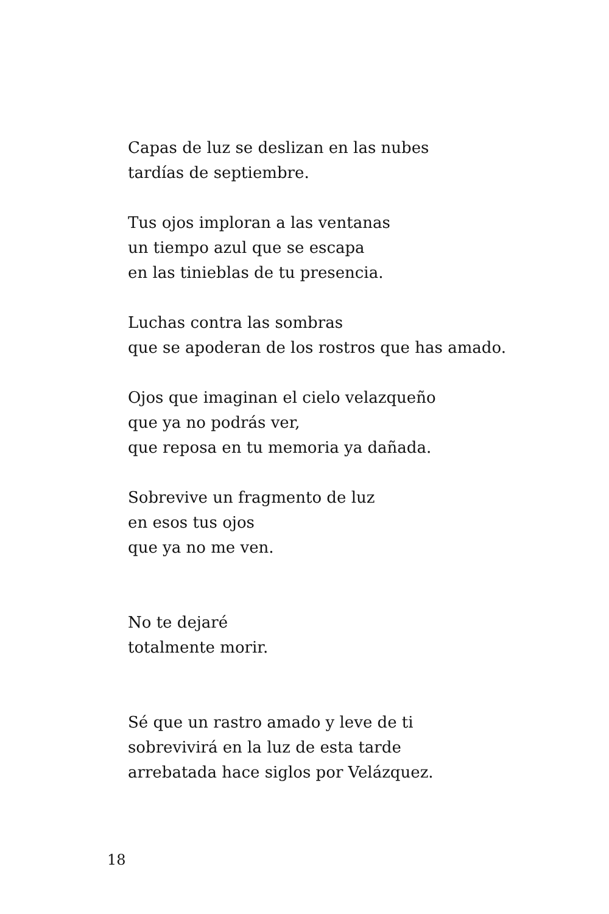Capas de luz se deslizan en las nubes
tardías de septiembre.
Tus ojos imploran a las ventanas
un tiempo azul que se escapa
en las tinieblas de tu presencia.
Luchas contra las sombras
que se apoderan de los rostros que has amado.
Ojos que imaginan el cielo velazqueño
que ya no podrás ver,
que reposa en tu memoria ya dañada.
Sobrevive un fragmento de luz
en esos tus ojos
que ya no me ven.
No te dejaré
totalmente morir.
Sé que un rastro amado y leve de ti
sobrevivirá en la luz de esta tarde
arrebatada hace siglos por Velázquez.
18